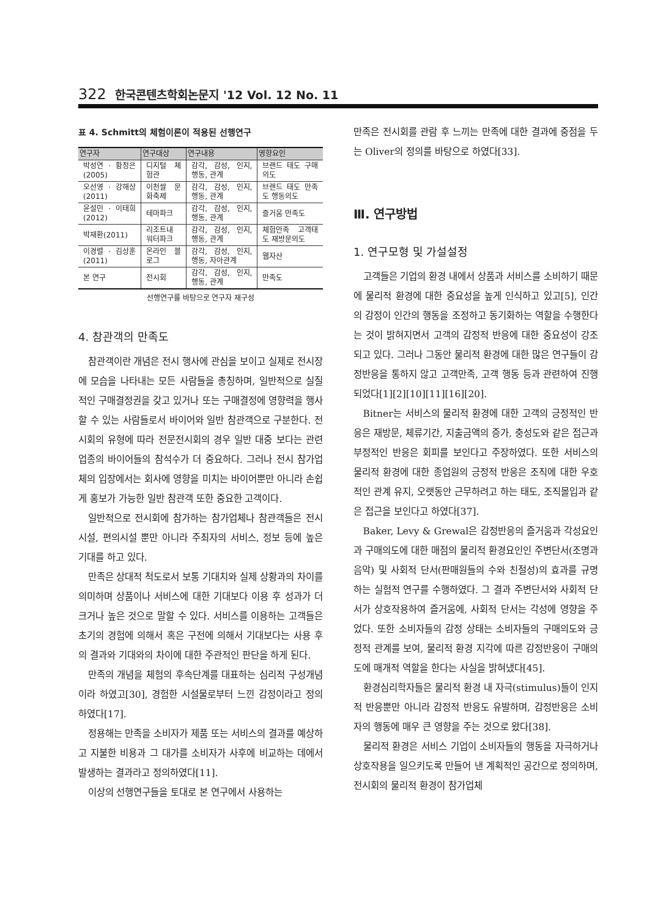322 한국콘텐츠학회논문지 '12 Vol. 12 No. 11
표 4. Schmitt의 체험이론이 적용된 선행연구
| 연구자 | 연구대상 | 연구내용 | 영향요인 |
| --- | --- | --- | --- |
| 박성연 · 황정은 (2005) | 디지털 체험관 | 감각, 감성, 인지, 행동, 관계 | 브랜드 태도 구매의도 |
| 오선영 · 강해상 (2011) | 이천쌀 문화축제 | 감각, 감성, 인지, 행동, 관계 | 브랜드 태도 만족도 행동의도 |
| 윤설민 · 이태희 (2012) | 테마파크 | 감각, 감성, 인지, 행동, 관계 | 즐거움 만족도 |
| 박재환(2011) | 리조트내 워터파크 | 감각, 감성, 인지, 행동, 관계 | 체험만족 고객태도 재방문의도 |
| 이경렬 · 김상훈 (2011) | 온라인 블로그 | 감각, 감성, 인지, 행동, 자아관계 | 웹자산 |
| 본 연구 | 전시회 | 감각, 감성, 인지, 행동, 관계 | 만족도 |
선행연구를 바탕으로 연구자 재구성
4. 참관객의 만족도
참관객이란 개념은 전시 행사에 관심을 보이고 실제로 전시장에 모습을 나타내는 모든 사람들을 총칭하며, 일반적으로 실질적인 구매결정권을 갖고 있거나 또는 구매결정에 영향력을 행사할 수 있는 사람들로서 바이어와 일반 참관객으로 구분한다. 전시회의 유형에 따라 전문전시회의 경우 일반 대중 보다는 관련 업종의 바이어들의 참석수가 더 중요하다. 그러나 전시 참가업체의 입장에서는 회사에 영향을 미치는 바이어뿐만 아니라 손쉽게 홍보가 가능한 일반 참관객 또한 중요한 고객이다.
일반적으로 전시회에 참가하는 참가업체나 참관객들은 전시시설, 편의시설 뿐만 아니라 주최자의 서비스, 정보 등에 높은 기대를 하고 있다.
만족은 상대적 척도로서 보통 기대치와 실제 상황과의 차이를 의미하며 상품이나 서비스에 대한 기대보다 이용 후 성과가 더 크거나 높은 것으로 말할 수 있다. 서비스를 이용하는 고객들은 초기의 경험에 의해서 혹은 구전에 의해서 기대보다는 사용 후의 결과와 기대와의 차이에 대한 주관적인 판단을 하게 된다.
만족의 개념을 체험의 후속단계를 대표하는 심리적 구성개념이라 하였고[30], 경험한 시설물로부터 느낀 감정이라고 정의하였다[17].
정용해는 만족을 소비자가 제품 또는 서비스의 결과를 예상하고 지불한 비용과 그 대가를 소비자가 사후에 비교하는 데에서 발생하는 결과라고 정의하였다[11].
이상의 선행연구들을 토대로 본 연구에서 사용하는
만족은 전시회를 관람 후 느끼는 만족에 대한 결과에 중점을 두는 Oliver의 정의를 바탕으로 하였다[33].
Ⅲ. 연구방법
1. 연구모형 및 가설설정
고객들은 기업의 환경 내에서 상품과 서비스를 소비하기 때문에 물리적 환경에 대한 중요성을 높게 인식하고 있고[5], 인간의 감정이 인간의 행동을 조정하고 동기화하는 역할을 수행한다는 것이 밝혀지면서 고객의 감정적 반응에 대한 중요성이 강조되고 있다. 그러나 그동안 물리적 환경에 대한 많은 연구들이 감정반응을 통하지 않고 고객만족, 고객 행동 등과 관련하여 진행되었다[1][2][10][11][16][20].
Bitner는 서비스의 물리적 환경에 대한 고객의 긍정적인 반응은 재방문, 체류기간, 지출금액의 증가, 충성도와 같은 접근과 부정적인 반응은 회피를 보인다고 주장하였다. 또한 서비스의 물리적 환경에 대한 종업원의 긍정적 반응은 조직에 대한 우호적인 관계 유지, 오랫동안 근무하려고 하는 태도, 조직몰입과 같은 접근을 보인다고 하였다[37].
Baker, Levy & Grewal은 감정반응의 즐거움과 각성요인과 구매의도에 대한 매점의 물리적 환경요인인 주변단서(조명과 음악) 및 사회적 단서(판매원들의 수와 친절성)의 효과를 규명하는 실험적 연구를 수행하였다. 그 결과 주변단서와 사회적 단서가 상호작용하여 즐거움에, 사회적 단서는 각성에 영향을 주었다. 또한 소비자들의 감정 상태는 소비자들의 구매의도와 긍정적 관계를 보여, 물리적 환경 지각에 따른 감정반응이 구매의도에 매개적 역할을 한다는 사실을 밝혀냈다[45].
환경심리학자들은 물리적 환경 내 자극(stimulus)들이 인지적 반응뿐만 아니라 감정적 반응도 유발하며, 감정반응은 소비자의 행동에 매우 큰 영향을 주는 것으로 왔다[38].
물리적 환경은 서비스 기업이 소비자들의 행동을 자극하거나 상호작용을 일으키도록 만들어 낸 계획적인 공간으로 정의하며, 전시회의 물리적 환경이 참가업체